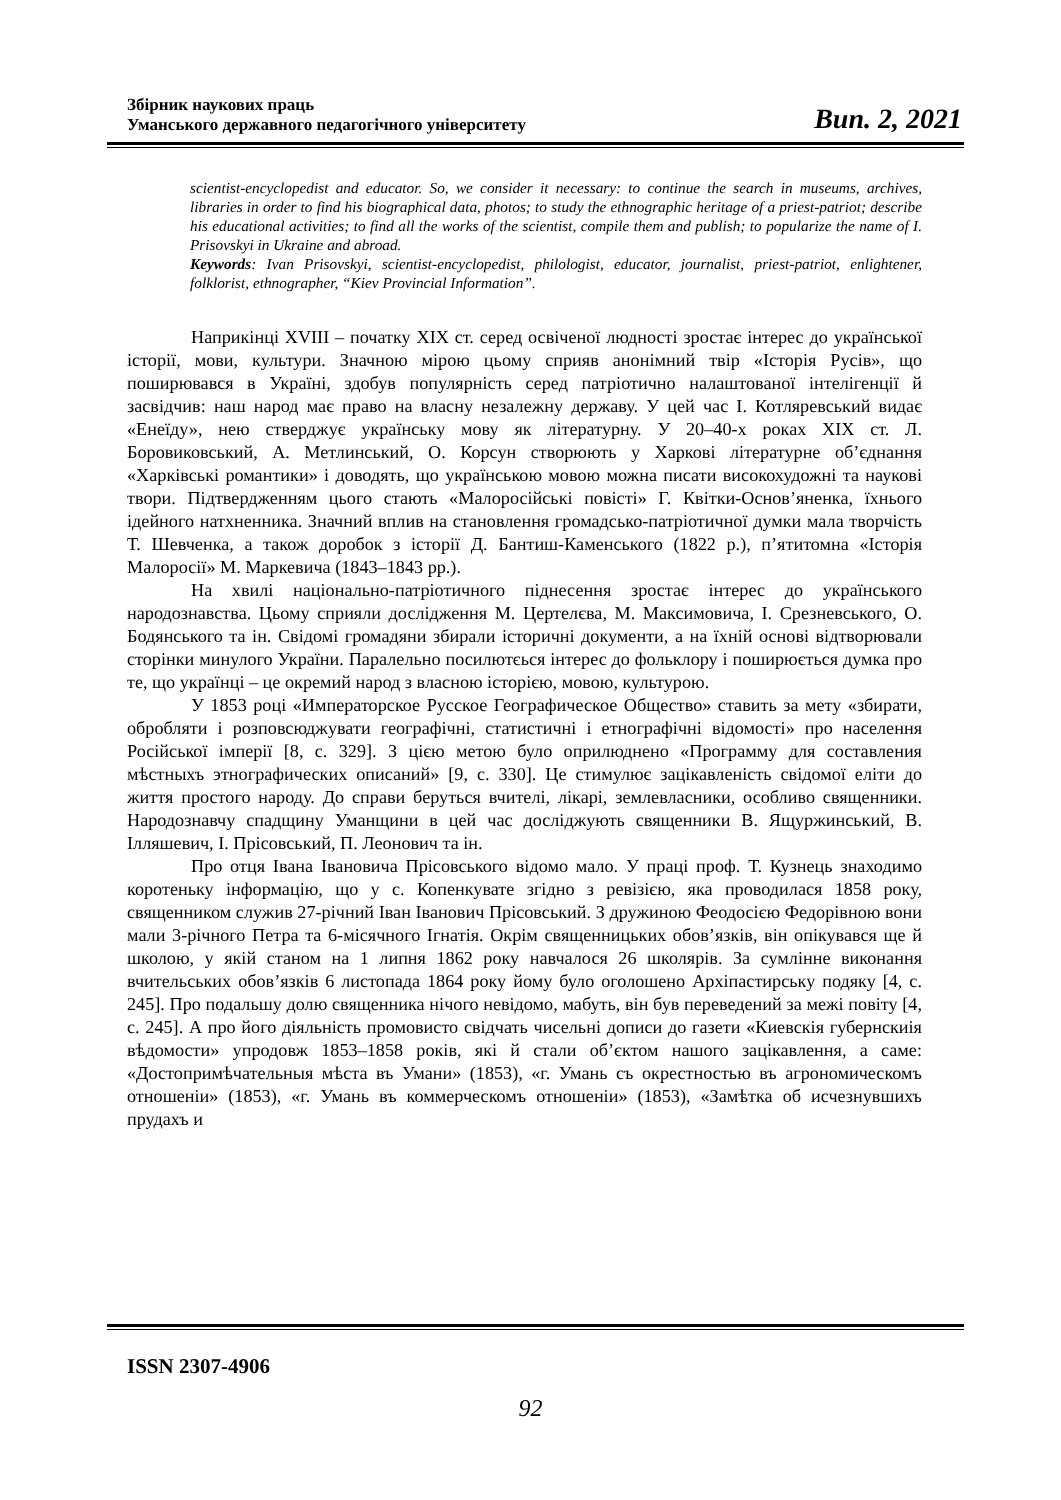Збірник наукових праць
Уманського державного педагогічного університету
Вип. 2, 2021
scientist-encyclopedist and educator. So, we consider it necessary: to continue the search in museums, archives, libraries in order to find his biographical data, photos; to study the ethnographic heritage of a priest-patriot; describe his educational activities; to find all the works of the scientist, compile them and publish; to popularize the name of I. Prisovskyi in Ukraine and abroad.
Keywords: Ivan Prisovskyi, scientist-encyclopedist, philologist, educator, journalist, priest-patriot, enlightener, folklorist, ethnographer, “Kiev Provincial Information”.
Наприкінці XVIII – початку XIX ст. серед освіченої людності зростає інтерес до української історії, мови, культури. Значною мірою цьому сприяв анонімний твір «Історія Русів», що поширювався в Україні, здобув популярність серед патріотично налаштованої інтелігенції й засвідчив: наш народ має право на власну незалежну державу. У цей час І. Котляревський видає «Енеїду», нею стверджує українську мову як літературну. У 20–40-х роках XIX ст. Л. Боровиковський, А. Метлинський, О. Корсун створюють у Харкові літературне об’єднання «Харківські романтики» і доводять, що українською мовою можна писати високохудожні та наукові твори. Підтвердженням цього стають «Малоросійські повісті» Г. Квітки-Основ’яненка, їхнього ідейного натхненника. Значний вплив на становлення громадсько-патріотичної думки мала творчість Т. Шевченка, а також доробок з історії Д. Бантиш-Каменського (1822 р.), п’ятитомна «Історія Малоросії» М. Маркевича (1843–1843 рр.).
На хвилі національно-патріотичного піднесення зростає інтерес до українського народознавства. Цьому сприяли дослідження М. Цертелєва, М. Максимовича, І. Срезневського, О. Бодянського та ін. Свідомі громадяни збирали історичні документи, а на їхній основі відтворювали сторінки минулого України. Паралельно посилютєься інтерес до фольклору і поширюється думка про те, що українці – це окремий народ з власною історією, мовою, культурою.
У 1853 році «Императорское Русское Географическое Общество» ставить за мету «збирати, обробляти і розповсюджувати географічні, статистичні і етнографічні відомості» про населення Російської імперії [8, с. 329]. З цією метою було оприлюднено «Программу для составления мѣстныхъ этнографических описаний» [9, с. 330]. Це стимулює зацікавленість свідомої еліти до життя простого народу. До справи беруться вчителі, лікарі, землевласники, особливо священники. Народознавчу спадщину Уманщини в цей час досліджують священники В. Ящуржинський, В. Ілляшевич, І. Прісовський, П. Леонович та ін.
Про отця Івана Івановича Прісовського відомо мало. У праці проф. Т. Кузнець знаходимо коротеньку інформацію, що у с. Копенкувате згідно з ревізією, яка проводилася 1858 року, священником служив 27-річний Іван Іванович Прісовський. З дружиною Феодосією Федорівною вони мали 3-річного Петра та 6-місячного Ігнатія. Окрім священницьких обов’язків, він опікувався ще й школою, у якій станом на 1 липня 1862 року навчалося 26 школярів. За сумлінне виконання вчительських обов’язків 6 листопада 1864 року йому було оголошено Архіпастирську подяку [4, с. 245]. Про подальшу долю священника нічого невідомо, мабуть, він був переведений за межі повіту [4, с. 245]. А про його діяльність промовисто свідчать чисельні дописи до газети «Киевскія губернскиія вѣдомости» упродовж 1853–1858 років, які й стали об’єктом нашого зацікавлення, а саме: «Достопримѣчательныя мѣста въ Умани» (1853), «г. Умань съ окрестностью въ агрономическомъ отношеніи» (1853), «г. Умань въ коммерческомъ отношеніи» (1853), «Замѣтка об исчезнувшихъ прудахъ и
ISSN 2307-4906
92